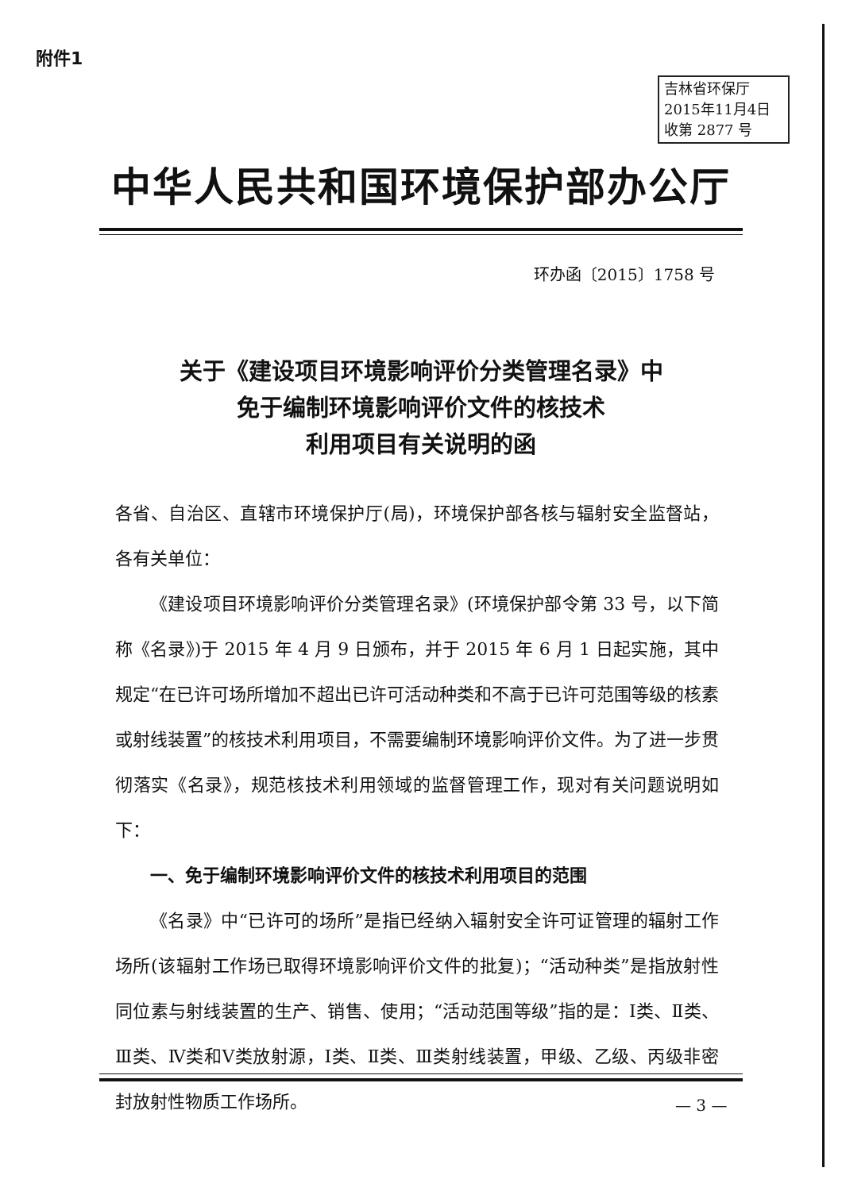附件1
吉林省环保厅
2015年11月4日
收第 2877 号
中华人民共和国环境保护部办公厅
环办函〔2015〕1758 号
关于《建设项目环境影响评价分类管理名录》中
免于编制环境影响评价文件的核技术
利用项目有关说明的函
各省、自治区、直辖市环境保护厅(局)，环境保护部各核与辐射安全监督站，各有关单位：
《建设项目环境影响评价分类管理名录》(环境保护部令第 33 号，以下简称《名录》)于 2015 年 4 月 9 日颁布，并于 2015 年 6 月 1 日起实施，其中规定“在已许可场所增加不超出已许可活动种类和不高于已许可范围等级的核素或射线装置”的核技术利用项目，不需要编制环境影响评价文件。为了进一步贯彻落实《名录》，规范核技术利用领域的监督管理工作，现对有关问题说明如下：
一、免于编制环境影响评价文件的核技术利用项目的范围
《名录》中“已许可的场所”是指已经纳入辐射安全许可证管理的辐射工作场所(该辐射工作场已取得环境影响评价文件的批复)；“活动种类”是指放射性同位素与射线装置的生产、销售、使用；“活动范围等级”指的是：Ⅰ类、Ⅱ类、Ⅲ类、Ⅳ类和Ⅴ类放射源，Ⅰ类、Ⅱ类、Ⅲ类射线装置，甲级、乙级、丙级非密封放射性物质工作场所。
— 3 —